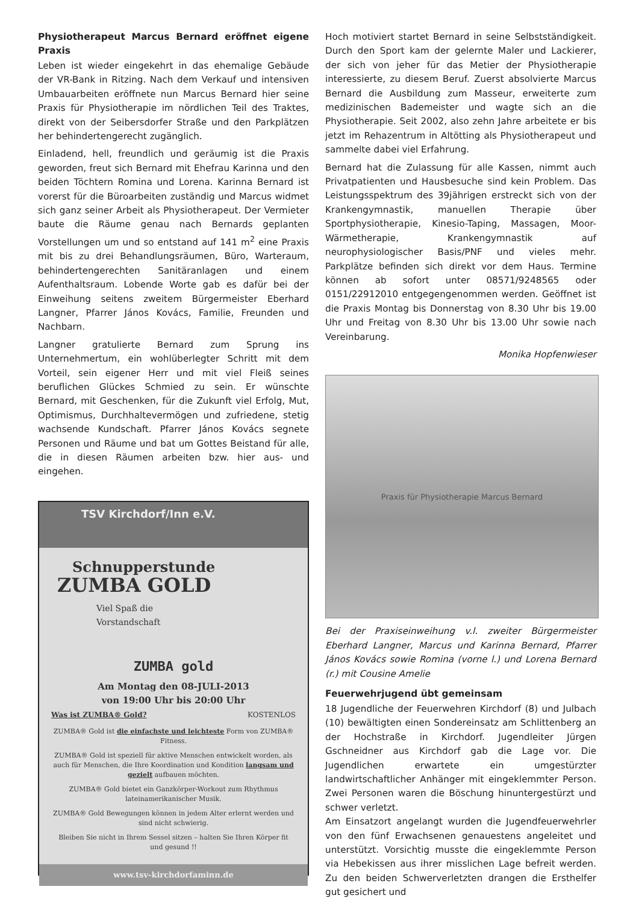Physiotherapeut Marcus Bernard eröffnet eigene Praxis
Leben ist wieder eingekehrt in das ehemalige Gebäude der VR-Bank in Ritzing. Nach dem Verkauf und intensiven Umbauarbeiten eröffnete nun Marcus Bernard hier seine Praxis für Physiotherapie im nördlichen Teil des Traktes, direkt von der Seibersdorfer Straße und den Parkplätzen her behindertengerecht zugänglich.
Einladend, hell, freundlich und geräumig ist die Praxis geworden, freut sich Bernard mit Ehefrau Karinna und den beiden Töchtern Romina und Lorena. Karinna Bernard ist vorerst für die Büroarbeiten zuständig und Marcus widmet sich ganz seiner Arbeit als Physiotherapeut. Der Vermieter baute die Räume genau nach Bernards geplanten Vorstellungen um und so entstand auf 141 m<sup>2</sup> eine Praxis mit bis zu drei Behandlungsräumen, Büro, Warteraum, behindertengerechten Sanitäranlagen und einem Aufenthaltsraum. Lobende Worte gab es dafür bei der Einweihung seitens zweitem Bürgermeister Eberhard Langner, Pfarrer János Kovács, Familie, Freunden und Nachbarn.
Langner gratulierte Bernard zum Sprung ins Unternehmertum, ein wohlüberlegter Schritt mit dem Vorteil, sein eigener Herr und mit viel Fleiß seines beruflichen Glückes Schmied zu sein. Er wünschte Bernard, mit Geschenken, für die Zukunft viel Erfolg, Mut, Optimismus, Durchhaltevermögen und zufriedene, stetig wachsende Kundschaft. Pfarrer János Kovács segnete Personen und Räume und bat um Gottes Beistand für alle, die in diesen Räumen arbeiten bzw. hier aus- und eingehen.
TSV Kirchdorf/Inn e.V.
Schnupperstunde
ZUMBA GOLD
Viel Spaß die
Vorstandschaft
ZUMBA gold
Am Montag den 08-JULI-2013
von 19:00 Uhr bis 20:00 Uhr
Was ist ZUMBA® Gold? KOSTENLOS
ZUMBA® Gold ist die einfachste und leichteste Form von ZUMBA® Fitness.
ZUMBA® Gold ist speziell für aktive Menschen entwickelt worden, als auch für Menschen, die Ihre Koordination und Kondition langsam und gezielt aufbauen möchten.
ZUMBA® Gold bietet ein Ganzkörper-Workout zum Rhythmus lateinamerikanischer Musik.
ZUMBA® Gold Bewegungen können in jedem Alter erlernt werden und sind nicht schwierig.
Bleiben Sie nicht in Ihrem Sessel sitzen – halten Sie Ihren Körper fit und gesund !!
www.tsv-kirchdorfaminn.de
Hoch motiviert startet Bernard in seine Selbstständigkeit. Durch den Sport kam der gelernte Maler und Lackierer, der sich von jeher für das Metier der Physiotherapie interessierte, zu diesem Beruf. Zuerst absolvierte Marcus Bernard die Ausbildung zum Masseur, erweiterte zum medizinischen Bademeister und wagte sich an die Physiotherapie. Seit 2002, also zehn Jahre arbeitete er bis jetzt im Rehazentrum in Altötting als Physiotherapeut und sammelte dabei viel Erfahrung.
Bernard hat die Zulassung für alle Kassen, nimmt auch Privatpatienten und Hausbesuche sind kein Problem. Das Leistungsspektrum des 39jährigen erstreckt sich von der Krankengymnastik, manuellen Therapie über Sportphysiotherapie, Kinesio-Taping, Massagen, Moor-Wärmetherapie, Krankengymnastik auf neurophysiologischer Basis/PNF und vieles mehr. Parkplätze befinden sich direkt vor dem Haus. Termine können ab sofort unter 08571/9248565 oder 0151/22912010 entgegengenommen werden. Geöffnet ist die Praxis Montag bis Donnerstag von 8.30 Uhr bis 19.00 Uhr und Freitag von 8.30 Uhr bis 13.00 Uhr sowie nach Vereinbarung.
Monika Hopfenwieser
Praxis für Physiotherapie Marcus Bernard
Bei der Praxiseinweihung v.l. zweiter Bürgermeister Eberhard Langner, Marcus und Karinna Bernard, Pfarrer János Kovács sowie Romina (vorne l.) und Lorena Bernard (r.) mit Cousine Amelie
Feuerwehrjugend übt gemeinsam
18 Jugendliche der Feuerwehren Kirchdorf (8) und Julbach (10) bewältigten einen Sondereinsatz am Schlittenberg an der Hochstraße in Kirchdorf. Jugendleiter Jürgen Gschneidner aus Kirchdorf gab die Lage vor. Die Jugendlichen erwartete ein umgestürzter landwirtschaftlicher Anhänger mit eingeklemmter Person. Zwei Personen waren die Böschung hinuntergestürzt und schwer verletzt.
Am Einsatzort angelangt wurden die Jugendfeuerwehrler von den fünf Erwachsenen genauestens angeleitet und unterstützt. Vorsichtig musste die eingeklemmte Person via Hebekissen aus ihrer misslichen Lage befreit werden. Zu den beiden Schwerverletzten drangen die Ersthelfer gut gesichert und